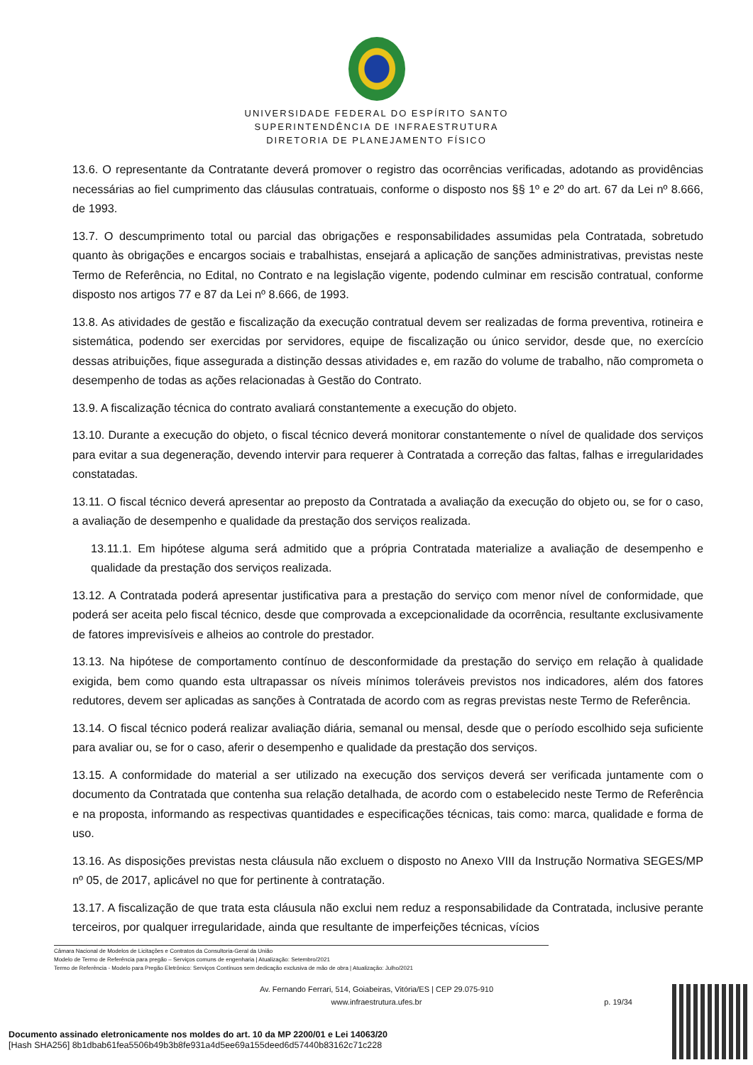UNIVERSIDADE FEDERAL DO ESPÍRITO SANTO
SUPERINTENDÊNCIA DE INFRAESTRUTURA
DIRETORIA DE PLANEJAMENTO FÍSICO
13.6. O representante da Contratante deverá promover o registro das ocorrências verificadas, adotando as providências necessárias ao fiel cumprimento das cláusulas contratuais, conforme o disposto nos §§ 1º e 2º do art. 67 da Lei nº 8.666, de 1993.
13.7. O descumprimento total ou parcial das obrigações e responsabilidades assumidas pela Contratada, sobretudo quanto às obrigações e encargos sociais e trabalhistas, ensejará a aplicação de sanções administrativas, previstas neste Termo de Referência, no Edital, no Contrato e na legislação vigente, podendo culminar em rescisão contratual, conforme disposto nos artigos 77 e 87 da Lei nº 8.666, de 1993.
13.8. As atividades de gestão e fiscalização da execução contratual devem ser realizadas de forma preventiva, rotineira e sistemática, podendo ser exercidas por servidores, equipe de fiscalização ou único servidor, desde que, no exercício dessas atribuições, fique assegurada a distinção dessas atividades e, em razão do volume de trabalho, não comprometa o desempenho de todas as ações relacionadas à Gestão do Contrato.
13.9. A fiscalização técnica do contrato avaliará constantemente a execução do objeto.
13.10. Durante a execução do objeto, o fiscal técnico deverá monitorar constantemente o nível de qualidade dos serviços para evitar a sua degeneração, devendo intervir para requerer à Contratada a correção das faltas, falhas e irregularidades constatadas.
13.11. O fiscal técnico deverá apresentar ao preposto da Contratada a avaliação da execução do objeto ou, se for o caso, a avaliação de desempenho e qualidade da prestação dos serviços realizada.
13.11.1. Em hipótese alguma será admitido que a própria Contratada materialize a avaliação de desempenho e qualidade da prestação dos serviços realizada.
13.12. A Contratada poderá apresentar justificativa para a prestação do serviço com menor nível de conformidade, que poderá ser aceita pelo fiscal técnico, desde que comprovada a excepcionalidade da ocorrência, resultante exclusivamente de fatores imprevisíveis e alheios ao controle do prestador.
13.13. Na hipótese de comportamento contínuo de desconformidade da prestação do serviço em relação à qualidade exigida, bem como quando esta ultrapassar os níveis mínimos toleráveis previstos nos indicadores, além dos fatores redutores, devem ser aplicadas as sanções à Contratada de acordo com as regras previstas neste Termo de Referência.
13.14. O fiscal técnico poderá realizar avaliação diária, semanal ou mensal, desde que o período escolhido seja suficiente para avaliar ou, se for o caso, aferir o desempenho e qualidade da prestação dos serviços.
13.15. A conformidade do material a ser utilizado na execução dos serviços deverá ser verificada juntamente com o documento da Contratada que contenha sua relação detalhada, de acordo com o estabelecido neste Termo de Referência e na proposta, informando as respectivas quantidades e especificações técnicas, tais como: marca, qualidade e forma de uso.
13.16. As disposições previstas nesta cláusula não excluem o disposto no Anexo VIII da Instrução Normativa SEGES/MP nº 05, de 2017, aplicável no que for pertinente à contratação.
13.17. A fiscalização de que trata esta cláusula não exclui nem reduz a responsabilidade da Contratada, inclusive perante terceiros, por qualquer irregularidade, ainda que resultante de imperfeições técnicas, vícios
Câmara Nacional de Modelos de Licitações e Contratos da Consultoria-Geral da União
Modelo de Termo de Referência para pregão – Serviços comuns de engenharia | Atualização: Setembro/2021
Termo de Referência - Modelo para Pregão Eletrônico: Serviços Contínuos sem dedicação exclusiva de mão de obra | Atualização: Julho/2021
Av. Fernando Ferrari, 514, Goiabeiras, Vitória/ES | CEP 29.075-910
www.infraestrutura.ufes.br
p. 19/34
Documento assinado eletronicamente nos moldes do art. 10 da MP 2200/01 e Lei 14063/20
[Hash SHA256] 8b1dbab61fea5506b49b3b8fe931a4d5ee69a155deed6d57440b83162c71c228